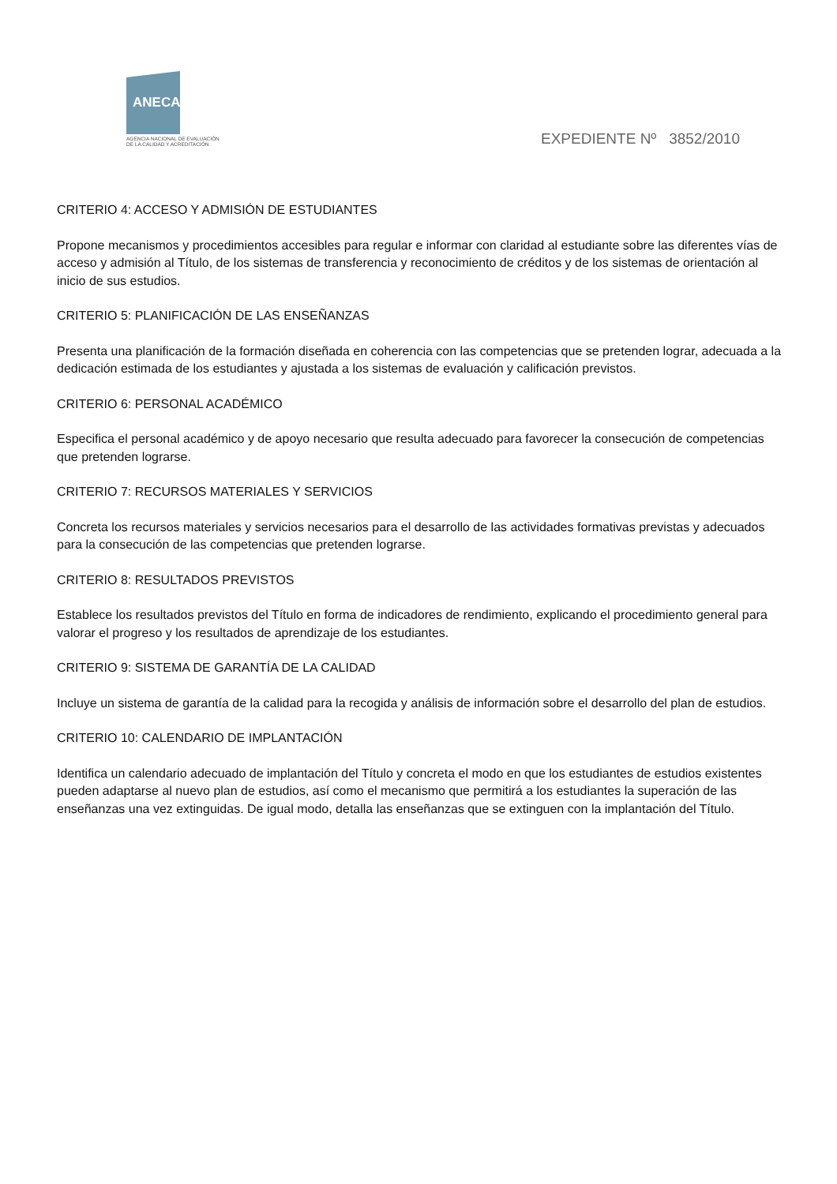ANECA
AGENCIA NACIONAL DE EVALUACIÓN
DE LA CALIDAD Y ACREDITACIÓN
EXPEDIENTE Nº 3852/2010
CRITERIO 4: ACCESO Y ADMISIÓN DE ESTUDIANTES
Propone mecanismos y procedimientos accesibles para regular e informar con claridad al estudiante sobre las diferentes vías de acceso y admisión al Título, de los sistemas de transferencia y reconocimiento de créditos y de los sistemas de orientación al inicio de sus estudios.
CRITERIO 5: PLANIFICACIÓN DE LAS ENSEÑANZAS
Presenta una planificación de la formación diseñada en coherencia con las competencias que se pretenden lograr, adecuada a la dedicación estimada de los estudiantes y ajustada a los sistemas de evaluación y calificación previstos.
CRITERIO 6: PERSONAL ACADÉMICO
Especifica el personal académico y de apoyo necesario que resulta adecuado para favorecer la consecución de competencias que pretenden lograrse.
CRITERIO 7: RECURSOS MATERIALES Y SERVICIOS
Concreta los recursos materiales y servicios necesarios para el desarrollo de las actividades formativas previstas y adecuados para la consecución de las competencias que pretenden lograrse.
CRITERIO 8: RESULTADOS PREVISTOS
Establece los resultados previstos del Título en forma de indicadores de rendimiento, explicando el procedimiento general para valorar el progreso y los resultados de aprendizaje de los estudiantes.
CRITERIO 9: SISTEMA DE GARANTÍA DE LA CALIDAD
Incluye un sistema de garantía de la calidad para la recogida y análisis de información sobre el desarrollo del plan de estudios.
CRITERIO 10: CALENDARIO DE IMPLANTACIÓN
Identifica un calendario adecuado de implantación del Título y concreta el modo en que los estudiantes de estudios existentes pueden adaptarse al nuevo plan de estudios, así como el mecanismo que permitirá a los estudiantes la superación de las enseñanzas una vez extinguidas. De igual modo, detalla las enseñanzas que se extinguen con la implantación del Título.